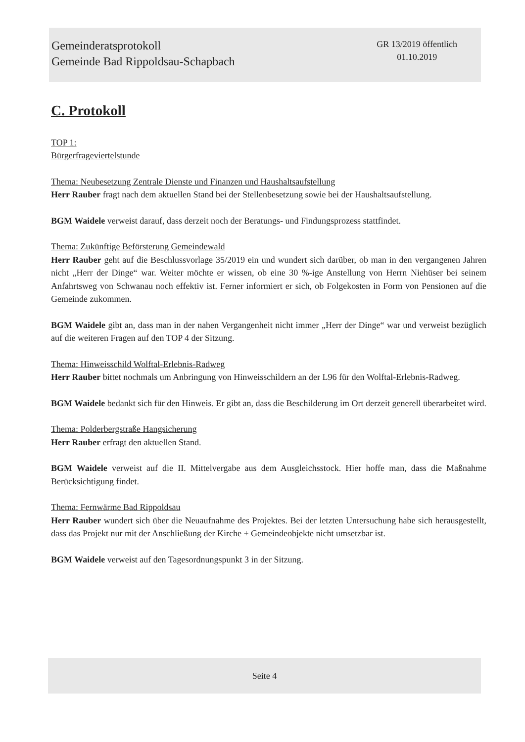Gemeinderatsprotokoll
Gemeinde Bad Rippoldsau-Schapbach
GR 13/2019 öffentlich
01.10.2019
C. Protokoll
TOP 1:
Bürgerfrageviertelstunde
Thema: Neubesetzung Zentrale Dienste und Finanzen und Haushaltsaufstellung
Herr Rauber fragt nach dem aktuellen Stand bei der Stellenbesetzung sowie bei der Haushaltsaufstellung.
BGM Waidele verweist darauf, dass derzeit noch der Beratungs- und Findungsprozess stattfindet.
Thema: Zukünftige Beförsterung Gemeindewald
Herr Rauber geht auf die Beschlussvorlage 35/2019 ein und wundert sich darüber, ob man in den vergangenen Jahren nicht „Herr der Dinge“ war. Weiter möchte er wissen, ob eine 30 %-ige Anstellung von Herrn Niehüser bei seinem Anfahrtsweg von Schwanau noch effektiv ist. Ferner informiert er sich, ob Folgekosten in Form von Pensionen auf die Gemeinde zukommen.
BGM Waidele gibt an, dass man in der nahen Vergangenheit nicht immer „Herr der Dinge“ war und verweist bezüglich auf die weiteren Fragen auf den TOP 4 der Sitzung.
Thema: Hinweisschild Wolftal-Erlebnis-Radweg
Herr Rauber bittet nochmals um Anbringung von Hinweisschildern an der L96 für den Wolftal-Erlebnis-Radweg.
BGM Waidele bedankt sich für den Hinweis. Er gibt an, dass die Beschilderung im Ort derzeit generell überarbeitet wird.
Thema: Polderbergstraße Hangsicherung
Herr Rauber erfragt den aktuellen Stand.
BGM Waidele verweist auf die II. Mittelvergabe aus dem Ausgleichsstock. Hier hoffe man, dass die Maßnahme Berücksichtigung findet.
Thema: Fernwärme Bad Rippoldsau
Herr Rauber wundert sich über die Neuaufnahme des Projektes. Bei der letzten Untersuchung habe sich herausgestellt, dass das Projekt nur mit der Anschließung der Kirche + Gemeindeobjekte nicht umsetzbar ist.
BGM Waidele verweist auf den Tagesordnungspunkt 3 in der Sitzung.
Seite 4